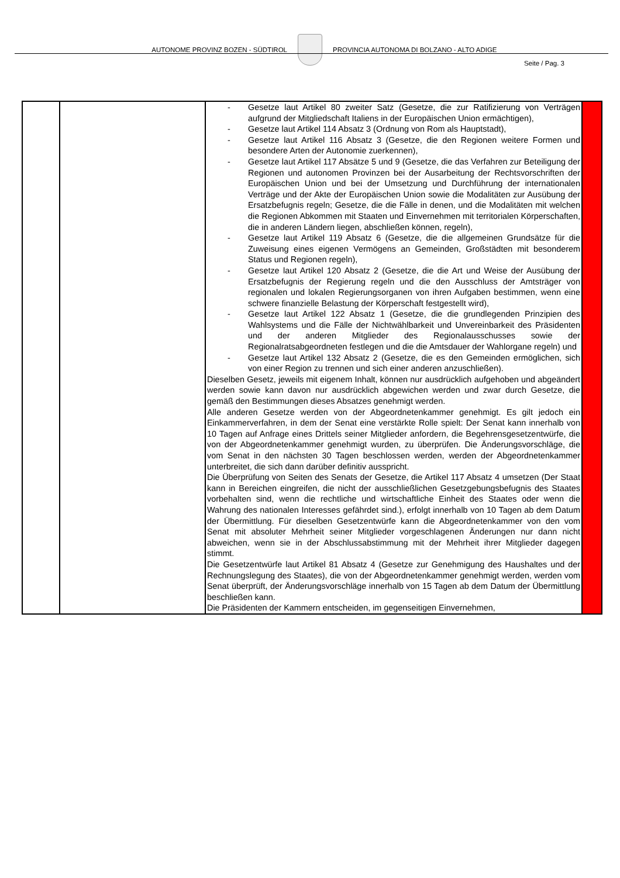AUTONOME PROVINZ BOZEN - SÜDTIROL PROVINCIA AUTONOMA DI BOLZANO - ALTO ADIGE
Seite / Pag. 3
| | | - Gesetze laut Artikel 80 zweiter Satz (Gesetze, die zur Ratifizierung von Verträgen aufgrund der Mitgliedschaft Italiens in der Europäischen Union ermächtigen), - Gesetze laut Artikel 114 Absatz 3 (Ordnung von Rom als Hauptstadt), - Gesetze laut Artikel 116 Absatz 3 (Gesetze, die den Regionen weitere Formen und besondere Arten der Autonomie zuerkennen), - Gesetze laut Artikel 117 Absätze 5 und 9 (Gesetze, die das Verfahren zur Beteiligung der Regionen und autonomen Provinzen bei der Ausarbeitung der Rechtsvorschriften der Europäischen Union und bei der Umsetzung und Durchführung der internationalen Verträge und der Akte der Europäischen Union sowie die Modalitäten zur Ausübung der Ersatzbefugnis regeln; Gesetze, die die Fälle in denen, und die Modalitäten mit welchen die Regionen Abkommen mit Staaten und Einvernehmen mit territorialen Körperschaften, die in anderen Ländern liegen, abschließen können, regeln), - Gesetze laut Artikel 119 Absatz 6 (Gesetze, die die allgemeinen Grundsätze für die Zuweisung eines eigenen Vermögens an Gemeinden, Großstädten mit besonderem Status und Regionen regeln), - Gesetze laut Artikel 120 Absatz 2 (Gesetze, die die Art und Weise der Ausübung der Ersatzbefugnis der Regierung regeln und die den Ausschluss der Amtsträger von regionalen und lokalen Regierungsorganen von ihren Aufgaben bestimmen, wenn eine schwere finanzielle Belastung der Körperschaft festgestellt wird), - Gesetze laut Artikel 122 Absatz 1 (Gesetze, die die grundlegenden Prinzipien des Wahlsystems und die Fälle der Nichtwählbarkeit und Unvereinbarkeit des Präsidenten und der anderen Mitglieder des Regionalausschusses sowie der Regionalratsabgeordneten festlegen und die die Amtsdauer der Wahlorgane regeln) und - Gesetze laut Artikel 132 Absatz 2 (Gesetze, die es den Gemeinden ermöglichen, sich von einer Region zu trennen und sich einer anderen anzuschließen). Dieselben Gesetz, jeweils mit eigenem Inhalt, können nur ausdrücklich aufgehoben und abgeändert werden sowie kann davon nur ausdrücklich abgewichen werden und zwar durch Gesetze, die gemäß den Bestimmungen dieses Absatzes genehmigt werden. Alle anderen Gesetze werden von der Abgeordnetenkammer genehmigt. Es gilt jedoch ein Einkammerverfahren, in dem der Senat eine verstärkte Rolle spielt: Der Senat kann innerhalb von 10 Tagen auf Anfrage eines Drittels seiner Mitglieder anfordern, die Begehrensgesetzentwürfe, die von der Abgeordnetenkammer genehmigt wurden, zu überprüfen. Die Änderungsvorschläge, die vom Senat in den nächsten 30 Tagen beschlossen werden, werden der Abgeordnetenkammer unterbreitet, die sich dann darüber definitiv ausspricht. Die Überprüfung von Seiten des Senats der Gesetze, die Artikel 117 Absatz 4 umsetzen (Der Staat kann in Bereichen eingreifen, die nicht der ausschließlichen Gesetzgebungsbefugnis des Staates vorbehalten sind, wenn die rechtliche und wirtschaftliche Einheit des Staates oder wenn die Wahrung des nationalen Interesses gefährdet sind.), erfolgt innerhalb von 10 Tagen ab dem Datum der Übermittlung. Für dieselben Gesetzentwürfe kann die Abgeordnetenkammer von den vom Senat mit absoluter Mehrheit seiner Mitglieder vorgeschlagenen Änderungen nur dann nicht abweichen, wenn sie in der Abschlussabstimmung mit der Mehrheit ihrer Mitglieder dagegen stimmt. Die Gesetzentwürfe laut Artikel 81 Absatz 4 (Gesetze zur Genehmigung des Haushaltes und der Rechnungslegung des Staates), die von der Abgeordnetenkammer genehmigt werden, werden vom Senat überprüft, der Änderungsvorschläge innerhalb von 15 Tagen ab dem Datum der Übermittlung beschließen kann. Die Präsidenten der Kammern entscheiden, im gegenseitigen Einvernehmen, | |